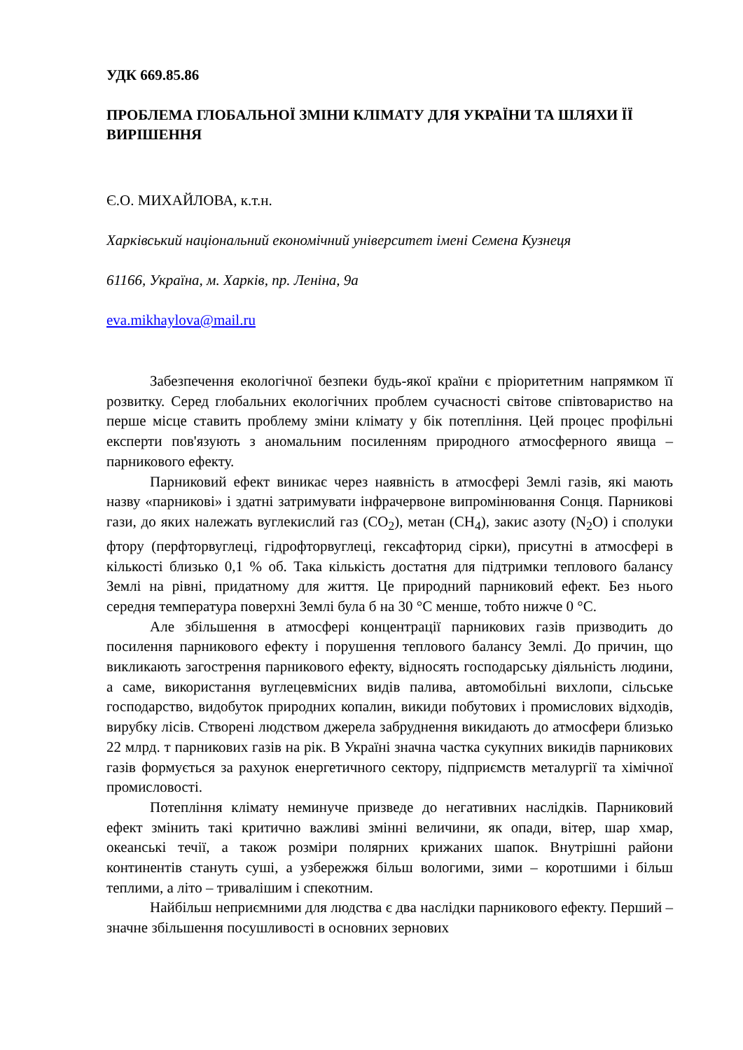УДК 669.85.86
ПРОБЛЕМА ГЛОБАЛЬНОЇ ЗМІНИ КЛІМАТУ ДЛЯ УКРАЇНИ ТА ШЛЯХИ ЇЇ ВИРІШЕННЯ
Є.О. МИХАЙЛОВА, к.т.н.
Харківський національний економічний університет імені Семена Кузнеця
61166, Україна, м. Харків, пр. Леніна, 9а
eva.mikhaylova@mail.ru
Забезпечення екологічної безпеки будь-якої країни є пріоритетним напрямком її розвитку. Серед глобальних екологічних проблем сучасності світове співтовариство на перше місце ставить проблему зміни клімату у бік потепління. Цей процес профільні експерти пов'язують з аномальним посиленням природного атмосферного явища – парникового ефекту.
Парниковий ефект виникає через наявність в атмосфері Землі газів, які мають назву «парникові» і здатні затримувати інфрачервоне випромінювання Сонця. Парникові гази, до яких належать вуглекислий газ (CO<sub>2</sub>), метан (CH<sub>4</sub>), закис азоту (N<sub>2</sub>O) і сполуки фтору (перфторвуглеці, гідрофторвуглеці, гексафторид сірки), присутні в атмосфері в кількості близько 0,1 % об. Така кількість достатня для підтримки теплового балансу Землі на рівні, придатному для життя. Це природний парниковий ефект. Без нього середня температура поверхні Землі була б на 30 °С менше, тобто нижче 0 °С.
Але збільшення в атмосфері концентрації парникових газів призводить до посилення парникового ефекту і порушення теплового балансу Землі. До причин, що викликають загострення парникового ефекту, відносять господарську діяльність людини, а саме, використання вуглецевмісних видів палива, автомобільні вихлопи, сільське господарство, видобуток природних копалин, викиди побутових і промислових відходів, вирубку лісів. Створені людством джерела забруднення викидають до атмосфери близько 22 млрд. т парникових газів на рік. В Україні значна частка сукупних викидів парникових газів формується за рахунок енергетичного сектору, підприємств металургії та хімічної промисловості.
Потепління клімату неминуче призведе до негативних наслідків. Парниковий ефект змінить такі критично важливі змінні величини, як опади, вітер, шар хмар, океанські течії, а також розміри полярних крижаних шапок. Внутрішні райони континентів стануть суші, а узбережжя більш вологими, зими – коротшими і більш теплими, а літо – тривалішим і спекотним.
Найбільш неприємними для людства є два наслідки парникового ефекту. Перший – значне збільшення посушливості в основних зернових